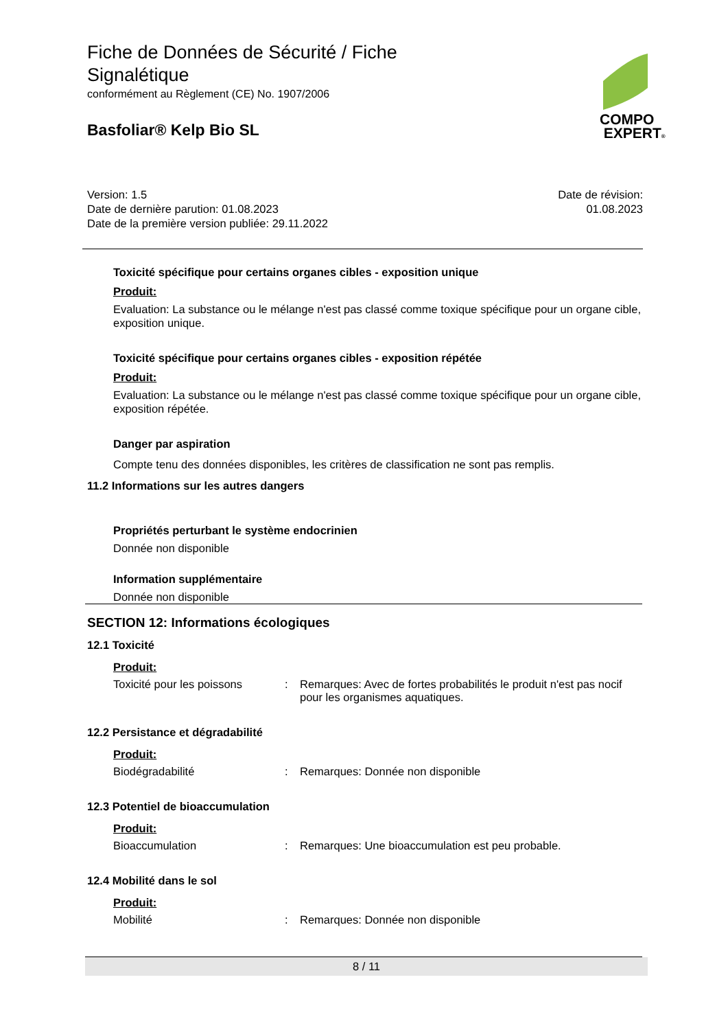Fiche de Données de Sécurité / Fiche Signalétique
conformément au Règlement (CE) No. 1907/2006
Basfoliar® Kelp Bio SL
COMPO
EXPERT®
Version: 1.5
Date de dernière parution: 01.08.2023
Date de la première version publiée: 29.11.2022
Date de révision:
01.08.2023
Toxicité spécifique pour certains organes cibles - exposition unique
Produit:
Evaluation: La substance ou le mélange n'est pas classé comme toxique spécifique pour un organe cible, exposition unique.
Toxicité spécifique pour certains organes cibles - exposition répétée
Produit:
Evaluation: La substance ou le mélange n'est pas classé comme toxique spécifique pour un organe cible, exposition répétée.
Danger par aspiration
Compte tenu des données disponibles, les critères de classification ne sont pas remplis.
11.2 Informations sur les autres dangers
Propriétés perturbant le système endocrinien
Donnée non disponible
Information supplémentaire
Donnée non disponible
SECTION 12: Informations écologiques
12.1 Toxicité
Produit:
Toxicité pour les poissons
: Remarques: Avec de fortes probabilités le produit n'est pas nocif pour les organismes aquatiques.
12.2 Persistance et dégradabilité
Produit:
Biodégradabilité : Remarques: Donnée non disponible
12.3 Potentiel de bioaccumulation
Produit:
Bioaccumulation : Remarques: Une bioaccumulation est peu probable.
12.4 Mobilité dans le sol
Produit:
Mobilité : Remarques: Donnée non disponible
8 / 11